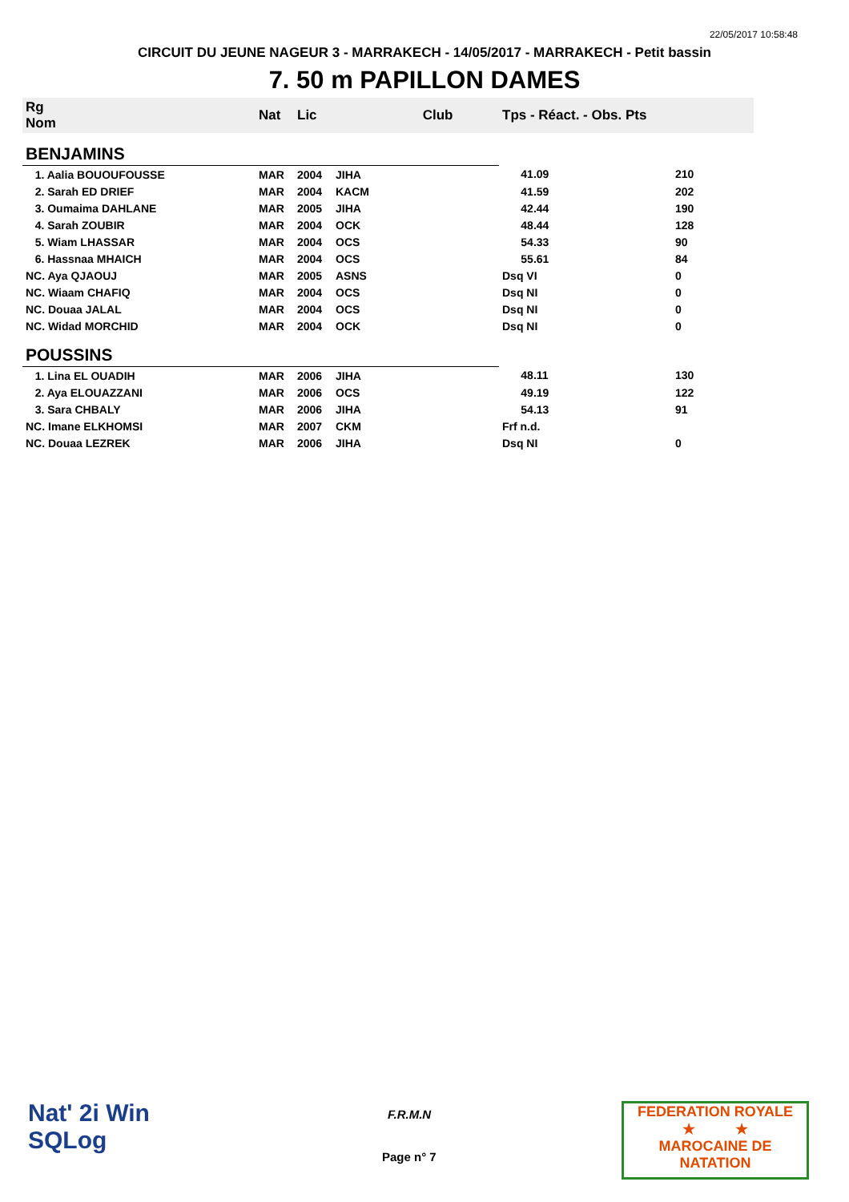22/05/2017 10:58:48
CIRCUIT DU JEUNE NAGEUR 3 - MARRAKECH - 14/05/2017 - MARRAKECH - Petit bassin
7. 50 m PAPILLON DAMES
| Rg Nom | | Nat | Lic | Club | Tps - Réact. - Obs. Pts | |
| --- | --- | --- | --- | --- | --- | --- |
| BENJAMINS | | | | | | |
| 1. Aalia BOUOUFOUSSE | | MAR | 2004 | JIHA | 41.09 | 210 |
| 2. Sarah ED DRIEF | | MAR | 2004 | KACM | 41.59 | 202 |
| 3. Oumaima DAHLANE | | MAR | 2005 | JIHA | 42.44 | 190 |
| 4. Sarah ZOUBIR | | MAR | 2004 | OCK | 48.44 | 128 |
| 5. Wiam LHASSAR | | MAR | 2004 | OCS | 54.33 | 90 |
| 6. Hassnaa MHAICH | | MAR | 2004 | OCS | 55.61 | 84 |
| NC. Aya QJAOUJ | | MAR | 2005 | ASNS | Dsq VI | 0 |
| NC. Wiaam CHAFIQ | | MAR | 2004 | OCS | Dsq NI | 0 |
| NC. Douaa JALAL | | MAR | 2004 | OCS | Dsq NI | 0 |
| NC. Widad MORCHID | | MAR | 2004 | OCK | Dsq NI | 0 |
| POUSSINS | | | | | | |
| 1. Lina EL OUADIH | | MAR | 2006 | JIHA | 48.11 | 130 |
| 2. Aya ELOUAZZANI | | MAR | 2006 | OCS | 49.19 | 122 |
| 3. Sara CHBALY | | MAR | 2006 | JIHA | 54.13 | 91 |
| NC. Imane ELKHOMSI | | MAR | 2007 | CKM | Frf n.d. | |
| NC. Douaa LEZREK | | MAR | 2006 | JIHA | Dsq NI | 0 |
Nat' 2i Win
SQLog
F.R.M.N
Page n° 7
FEDERATION ROYALE
★ ★
MAROCAINE DE NATATION